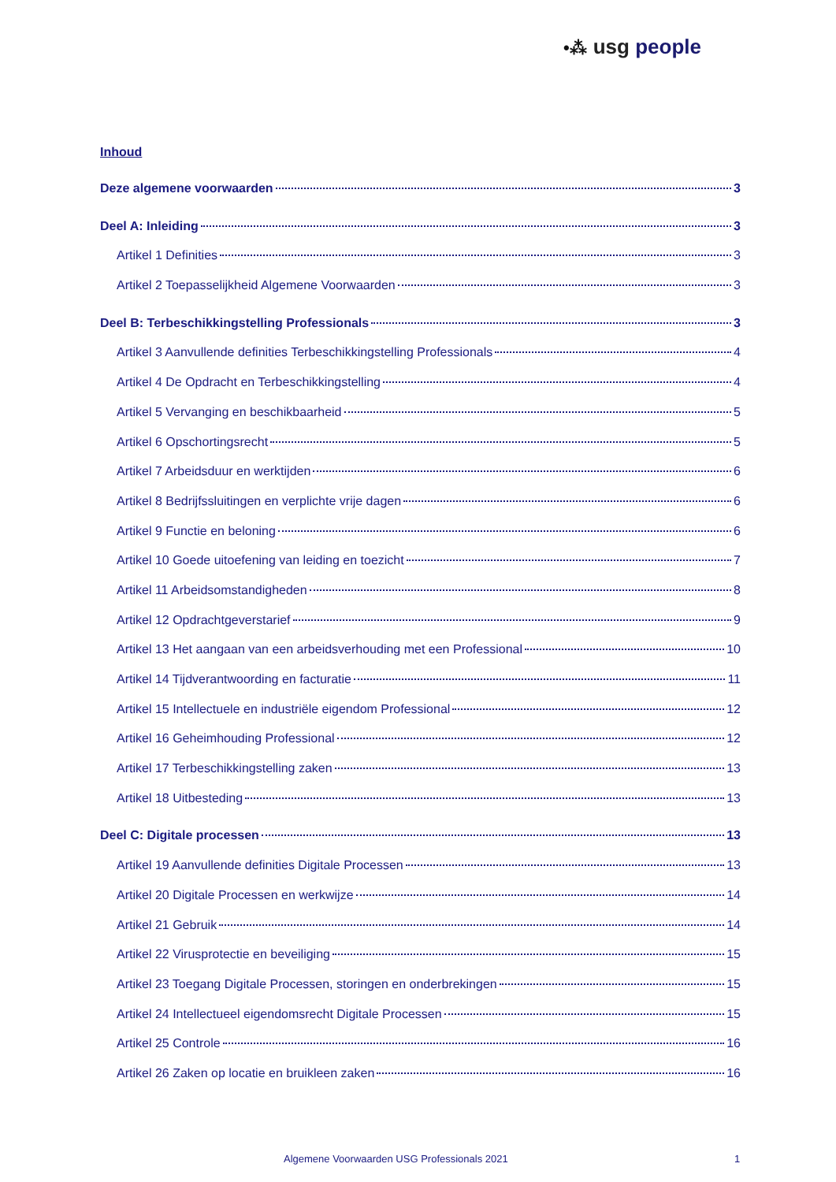•⁂ usg people
Inhoud
Deze algemene voorwaarden 3
Deel A: Inleiding 3
Artikel 1 Definities 3
Artikel 2 Toepasselijkheid Algemene Voorwaarden 3
Deel B: Terbeschikkingstelling Professionals 3
Artikel 3 Aanvullende definities Terbeschikkingstelling Professionals 4
Artikel 4 De Opdracht en Terbeschikkingstelling 4
Artikel 5 Vervanging en beschikbaarheid 5
Artikel 6 Opschortingsrecht 5
Artikel 7 Arbeidsduur en werktijden 6
Artikel 8 Bedrijfssluitingen en verplichte vrije dagen 6
Artikel 9 Functie en beloning 6
Artikel 10 Goede uitoefening van leiding en toezicht 7
Artikel 11 Arbeidsomstandigheden 8
Artikel 12 Opdrachtgeverstarief 9
Artikel 13 Het aangaan van een arbeidsverhouding met een Professional 10
Artikel 14 Tijdverantwoording en facturatie 11
Artikel 15 Intellectuele en industriële eigendom Professional 12
Artikel 16 Geheimhouding Professional 12
Artikel 17 Terbeschikkingstelling zaken 13
Artikel 18 Uitbesteding 13
Deel C: Digitale processen 13
Artikel 19 Aanvullende definities Digitale Processen 13
Artikel 20 Digitale Processen en werkwijze 14
Artikel 21 Gebruik 14
Artikel 22 Virusprotectie en beveiliging 15
Artikel 23 Toegang Digitale Processen, storingen en onderbrekingen 15
Artikel 24 Intellectueel eigendomsrecht Digitale Processen 15
Artikel 25 Controle 16
Artikel 26 Zaken op locatie en bruikleen zaken 16
Algemene Voorwaarden USG Professionals 2021 1